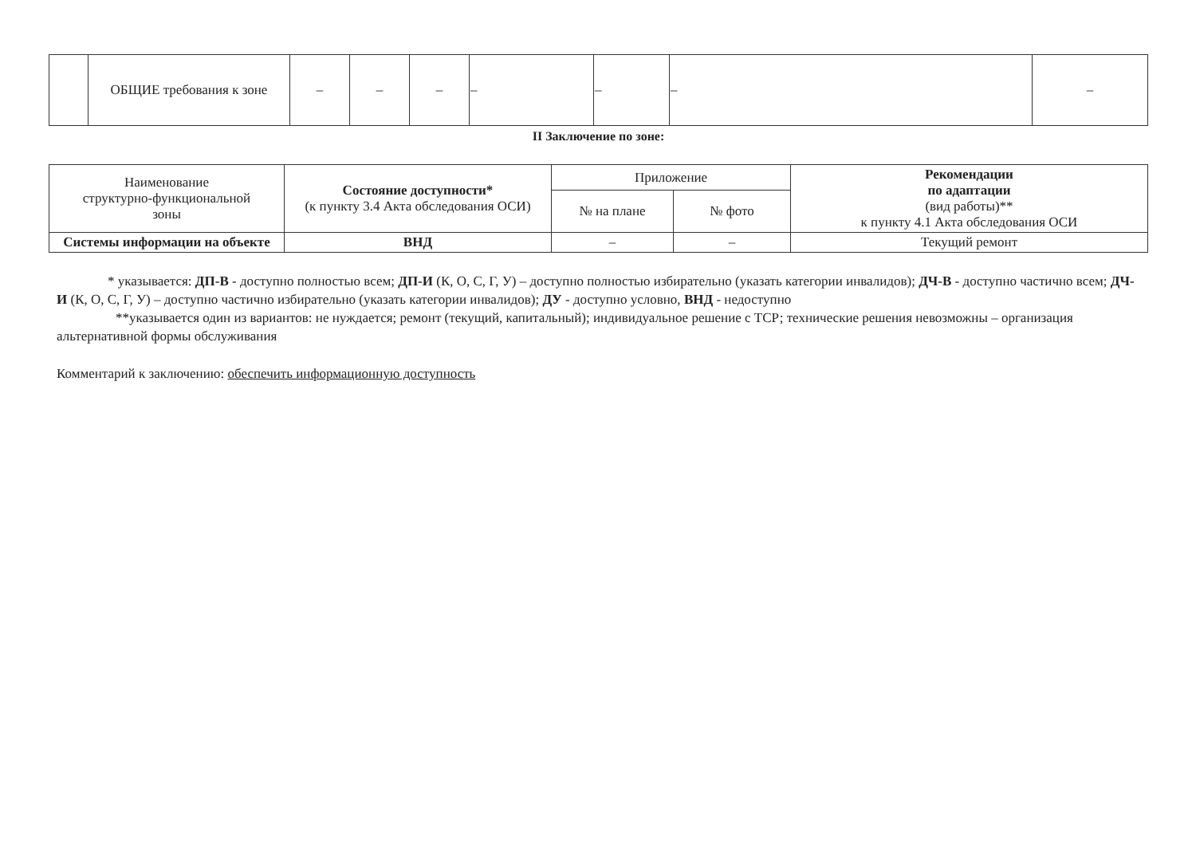| | ОБЩИЕ требования к зоне | – | – | – | – | – | – | – |
II Заключение по зоне:
| Наименование структурно-функциональной зоны | Состояние доступности* (к пункту 3.4 Акта обследования ОСИ) | Приложение | | Рекомендации по адаптации (вид работы)** к пункту 4.1 Акта обследования ОСИ |
| --- | --- | --- | --- | --- |
| | | № на плане | № фото | |
| Системы информации на объекте | ВНД | – | – | Текущий ремонт |
* указывается: ДП-В - доступно полностью всем; ДП-И (К, О, С, Г, У) – доступно полностью избирательно (указать категории инвалидов); ДЧ-В - доступно частично всем; ДЧ-И (К, О, С, Г, У) – доступно частично избирательно (указать категории инвалидов); ДУ - доступно условно, ВНД - недоступно
**указывается один из вариантов: не нуждается; ремонт (текущий, капитальный); индивидуальное решение с ТСР; технические решения невозможны – организация альтернативной формы обслуживания
Комментарий к заключению: обеспечить информационную доступность